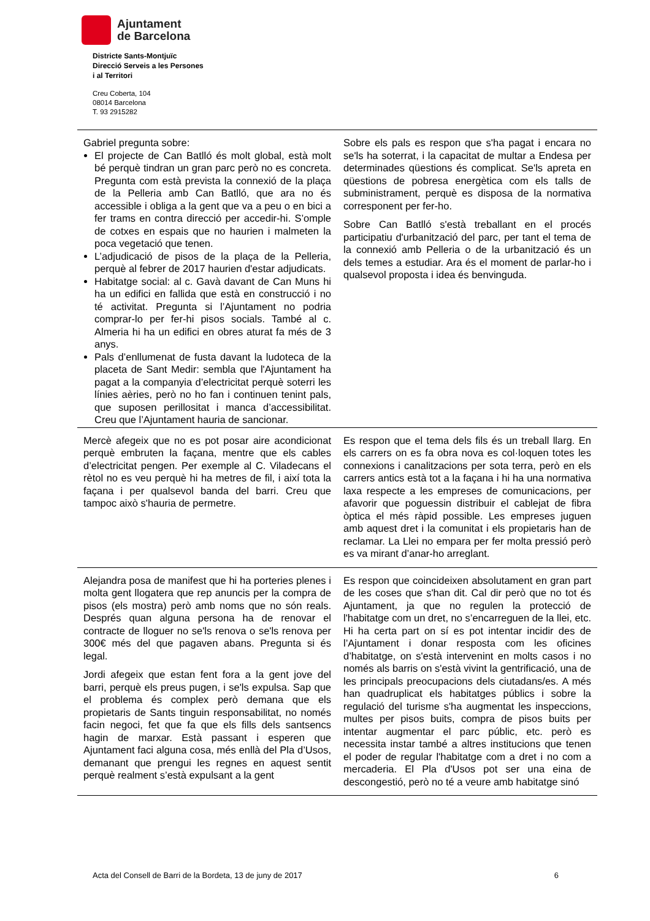Ajuntament
de Barcelona
Districte Sants-Montjuïc
Direcció Serveis a les Persones
i al Territori
Creu Coberta, 104
08014 Barcelona
T. 93 2915282
| Gabriel pregunta sobre: El projecte de Can Batlló és molt global, està molt bé perquè tindran un gran parc però no es concreta. Pregunta com està prevista la connexió de la plaça de la Pelleria amb Can Batlló, que ara no és accessible i obliga a la gent que va a peu o en bici a fer trams en contra direcció per accedir-hi. S’omple de cotxes en espais que no haurien i malmeten la poca vegetació que tenen. L’adjudicació de pisos de la plaça de la Pelleria, perquè al febrer de 2017 haurien d'estar adjudicats. Habitatge social: al c. Gavà davant de Can Muns hi ha un edifici en fallida que està en construcció i no té activitat. Pregunta si l’Ajuntament no podria comprar-lo per fer-hi pisos socials. També al c. Almeria hi ha un edifici en obres aturat fa més de 3 anys. Pals d’enllumenat de fusta davant la ludoteca de la placeta de Sant Medir: sembla que l'Ajuntament ha pagat a la companyia d’electricitat perquè soterri les línies aèries, però no ho fan i continuen tenint pals, que suposen perillositat i manca d’accessibilitat. Creu que l’Ajuntament hauria de sancionar. | Sobre els pals es respon que s'ha pagat i encara no se'ls ha soterrat, i la capacitat de multar a Endesa per determinades qüestions és complicat. Se'ls apreta en qüestions de pobresa energètica com els talls de subministrament, perquè es disposa de la normativa corresponent per fer-ho. Sobre Can Batlló s'està treballant en el procés participatiu d'urbanització del parc, per tant el tema de la connexió amb Pelleria o de la urbanització és un dels temes a estudiar. Ara és el moment de parlar-ho i qualsevol proposta i idea és benvinguda. |
| Mercè afegeix que no es pot posar aire acondicionat perquè embruten la façana, mentre que els cables d’electricitat pengen. Per exemple al C. Viladecans el rètol no es veu perquè hi ha metres de fil, i així tota la façana i per qualsevol banda del barri. Creu que tampoc això s'hauria de permetre. | Es respon que el tema dels fils és un treball llarg. En els carrers on es fa obra nova es col·loquen totes les connexions i canalitzacions per sota terra, però en els carrers antics està tot a la façana i hi ha una normativa laxa respecte a les empreses de comunicacions, per afavorir que poguessin distribuir el cablejat de fibra òptica el més ràpid possible. Les empreses juguen amb aquest dret i la comunitat i els propietaris han de reclamar. La Llei no empara per fer molta pressió però es va mirant d’anar-ho arreglant. |
| Alejandra posa de manifest que hi ha porteries plenes i molta gent llogatera que rep anuncis per la compra de pisos (els mostra) però amb noms que no són reals. Després quan alguna persona ha de renovar el contracte de lloguer no se'ls renova o se'ls renova per 300€ més del que pagaven abans. Pregunta si és legal. Jordi afegeix que estan fent fora a la gent jove del barri, perquè els preus pugen, i se'ls expulsa. Sap que el problema és complex però demana que els propietaris de Sants tinguin responsabilitat, no només facin negoci, fet que fa que els fills dels santsencs hagin de marxar. Està passant i esperen que Ajuntament faci alguna cosa, més enllà del Pla d’Usos, demanant que prengui les regnes en aquest sentit perquè realment s’està expulsant a la gent | Es respon que coincideixen absolutament en gran part de les coses que s'han dit. Cal dir però que no tot és Ajuntament, ja que no regulen la protecció de l'habitatge com un dret, no s’encarreguen de la llei, etc. Hi ha certa part on sí es pot intentar incidir des de l’Ajuntament i donar resposta com les oficines d’habitatge, on s'està intervenint en molts casos i no només als barris on s'està vivint la gentrificació, una de les principals preocupacions dels ciutadans/es. A més han quadruplicat els habitatges públics i sobre la regulació del turisme s'ha augmentat les inspeccions, multes per pisos buits, compra de pisos buits per intentar augmentar el parc públic, etc. però es necessita instar també a altres institucions que tenen el poder de regular l'habitatge com a dret i no com a mercaderia. El Pla d'Usos pot ser una eina de descongestió, però no té a veure amb habitatge sinó |
Acta del Consell de Barri de la Bordeta, 13 de juny de 2017 6